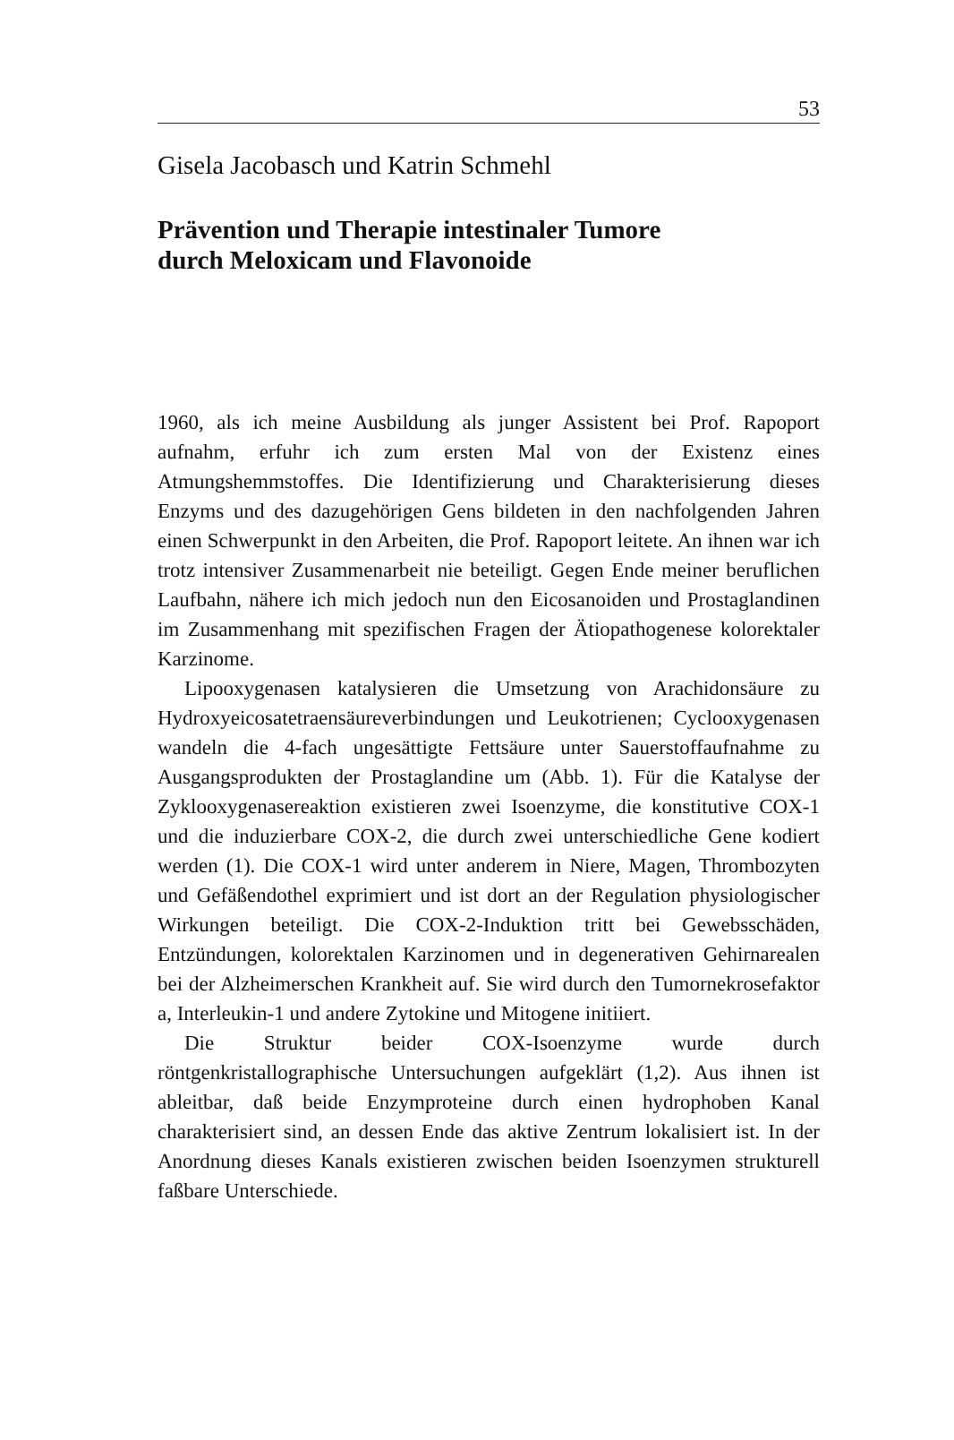53
Gisela Jacobasch und Katrin Schmehl
Prävention und Therapie intestinaler Tumore
durch Meloxicam und Flavonoide
1960, als ich meine Ausbildung als junger Assistent bei Prof. Rapoport aufnahm, erfuhr ich zum ersten Mal von der Existenz eines Atmungshemmstoffes. Die Identifizierung und Charakterisierung dieses Enzyms und des dazugehörigen Gens bildeten in den nachfolgenden Jahren einen Schwerpunkt in den Arbeiten, die Prof. Rapoport leitete. An ihnen war ich trotz intensiver Zusammenarbeit nie beteiligt. Gegen Ende meiner beruflichen Laufbahn, nähere ich mich jedoch nun den Eicosanoiden und Prostaglandinen im Zusammenhang mit spezifischen Fragen der Ätiopathogenese kolorektaler Karzinome.
Lipooxygenasen katalysieren die Umsetzung von Arachidonsäure zu Hydroxyeicosatetraensäureverbindungen und Leukotrienen; Cyclooxygenasen wandeln die 4-fach ungesättigte Fettsäure unter Sauerstoffaufnahme zu Ausgangsprodukten der Prostaglandine um (Abb. 1). Für die Katalyse der Zyklooxygenasereaktion existieren zwei Isoenzyme, die konstitutive COX-1 und die induzierbare COX-2, die durch zwei unterschiedliche Gene kodiert werden (1). Die COX-1 wird unter anderem in Niere, Magen, Thrombozyten und Gefäßendothel exprimiert und ist dort an der Regulation physiologischer Wirkungen beteiligt. Die COX-2-Induktion tritt bei Gewebsschäden, Entzündungen, kolorektalen Karzinomen und in degenerativen Gehirnarealen bei der Alzheimerschen Krankheit auf. Sie wird durch den Tumornekrosefaktor a, Interleukin-1 und andere Zytokine und Mitogene initiiert.
Die Struktur beider COX-Isoenzyme wurde durch röntgenkristallographische Untersuchungen aufgeklärt (1,2). Aus ihnen ist ableitbar, daß beide Enzymproteine durch einen hydrophoben Kanal charakterisiert sind, an dessen Ende das aktive Zentrum lokalisiert ist. In der Anordnung dieses Kanals existieren zwischen beiden Isoenzymen strukturell faßbare Unterschiede.